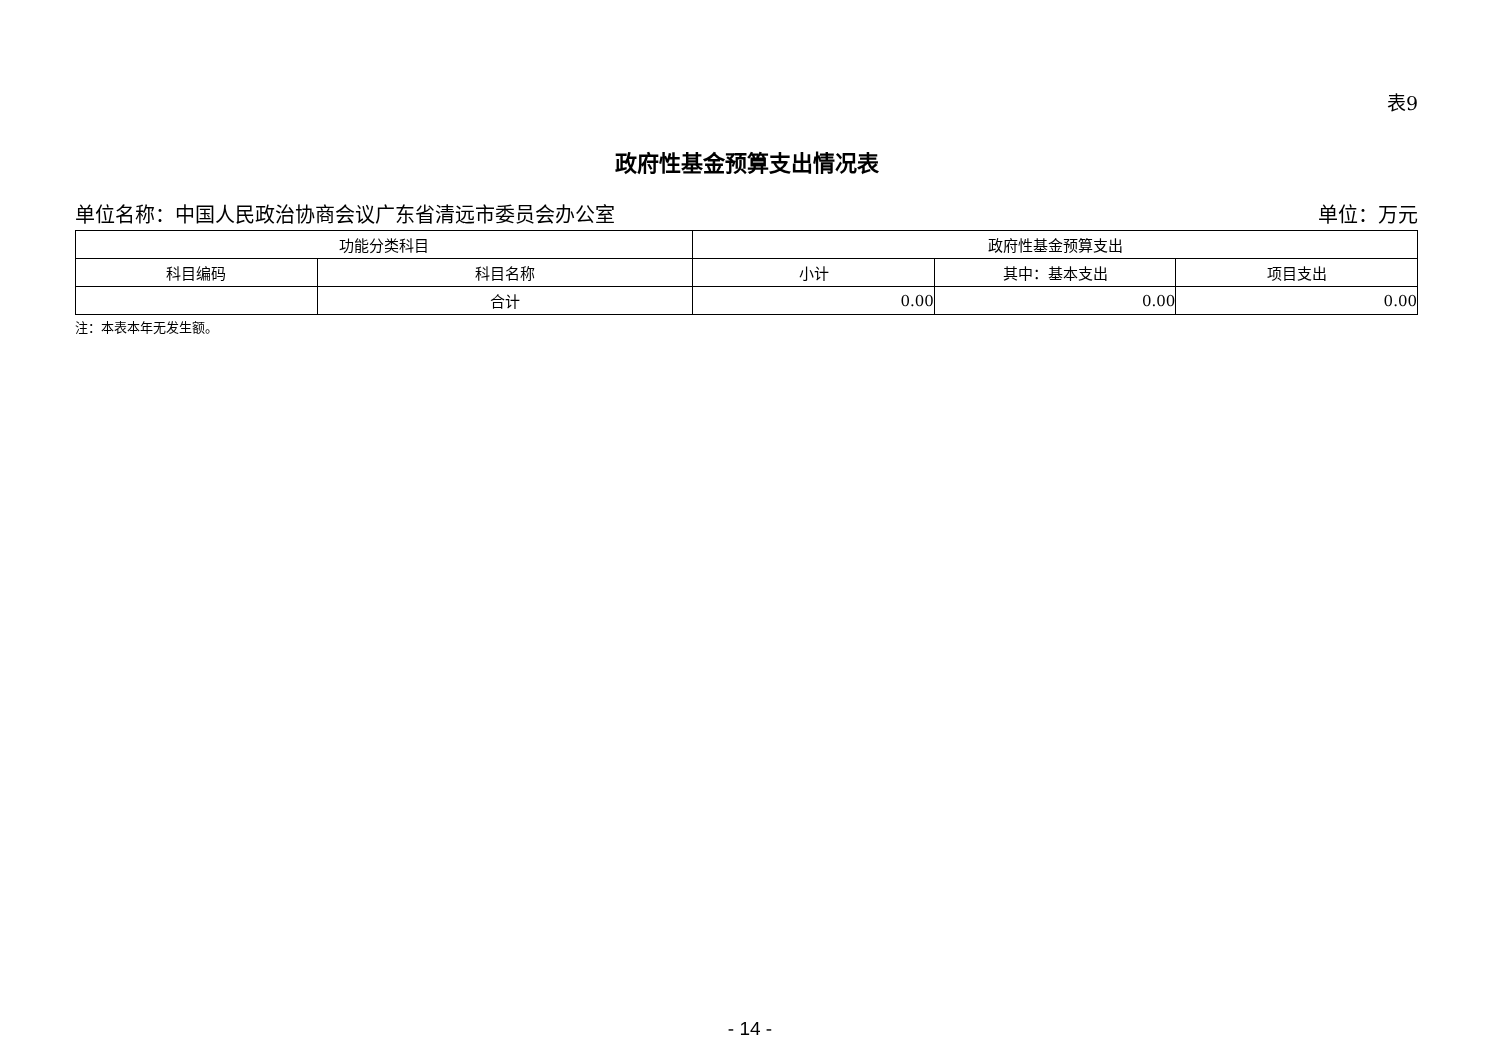表9
政府性基金预算支出情况表
单位名称：中国人民政治协商会议广东省清远市委员会办公室 单位：万元
| 功能分类科目 | | 政府性基金预算支出 | | |
| --- | --- | --- | --- | --- |
| 科目编码 | 科目名称 | 小计 | 其中：基本支出 | 项目支出 |
| | 合计 | 0.00 | 0.00 | 0.00 |
注：本表本年无发生额。
- 14 -